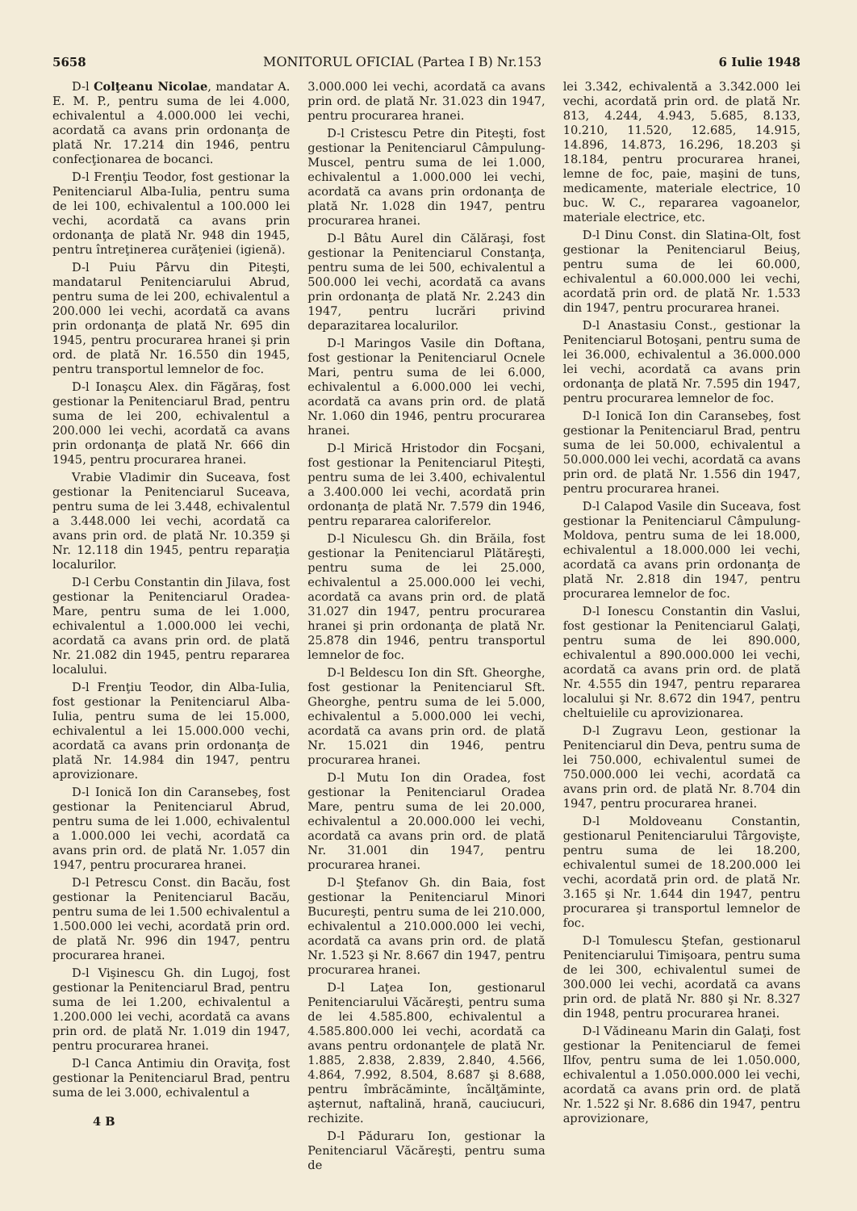5658 MONITORUL OFICIAL (Partea I B) Nr.153 6 Iulie 1948
D-l Colţeanu Nicolae, mandatar A. E. M. P., pentru suma de lei 4.000, echivalentul a 4.000.000 lei vechi, acordată ca avans prin ordonanţa de plată Nr. 17.214 din 1946, pentru confecţionarea de bocanci.
D-l Frenţiu Teodor, fost gestionar la Penitenciarul Alba-Iulia, pentru suma de lei 100, echivalentul a 100.000 lei vechi, acordată ca avans prin ordonanţa de plată Nr. 948 din 1945, pentru întreţinerea curăţeniei (igienă).
D-l Puiu Pârvu din Piteşti, mandatarul Penitenciarului Abrud, pentru suma de lei 200, echivalentul a 200.000 lei vechi, acordată ca avans prin ordonanţa de plată Nr. 695 din 1945, pentru procurarea hranei şi prin ord. de plată Nr. 16.550 din 1945, pentru transportul lemnelor de foc.
D-l Ionaşcu Alex. din Făgăraş, fost gestionar la Penitenciarul Brad, pentru suma de lei 200, echivalentul a 200.000 lei vechi, acordată ca avans prin ordonanţa de plată Nr. 666 din 1945, pentru procurarea hranei.
Vrabie Vladimir din Suceava, fost gestionar la Penitenciarul Suceava, pentru suma de lei 3.448, echivalentul a 3.448.000 lei vechi, acordată ca avans prin ord. de plată Nr. 10.359 şi Nr. 12.118 din 1945, pentru reparaţia localurilor.
D-l Cerbu Constantin din Jilava, fost gestionar la Penitenciarul Oradea-Mare, pentru suma de lei 1.000, echivalentul a 1.000.000 lei vechi, acordată ca avans prin ord. de plată Nr. 21.082 din 1945, pentru repararea localului.
D-l Frenţiu Teodor, din Alba-Iulia, fost gestionar la Penitenciarul Alba-Iulia, pentru suma de lei 15.000, echivalentul a lei 15.000.000 vechi, acordată ca avans prin ordonanţa de plată Nr. 14.984 din 1947, pentru aprovizionare.
D-l Ionică Ion din Caransebeş, fost gestionar la Penitenciarul Abrud, pentru suma de lei 1.000, echivalentul a 1.000.000 lei vechi, acordată ca avans prin ord. de plată Nr. 1.057 din 1947, pentru procurarea hranei.
D-l Petrescu Const. din Bacău, fost gestionar la Penitenciarul Bacău, pentru suma de lei 1.500 echivalentul a 1.500.000 lei vechi, acordată prin ord. de plată Nr. 996 din 1947, pentru procurarea hranei.
D-l Vişinescu Gh. din Lugoj, fost gestionar la Penitenciarul Brad, pentru suma de lei 1.200, echivalentul a 1.200.000 lei vechi, acordată ca avans prin ord. de plată Nr. 1.019 din 1947, pentru procurarea hranei.
D-l Canca Antimiu din Oraviţa, fost gestionar la Penitenciarul Brad, pentru suma de lei 3.000, echivalentul a
4 B
3.000.000 lei vechi, acordată ca avans prin ord. de plată Nr. 31.023 din 1947, pentru procurarea hranei.
D-l Cristescu Petre din Piteşti, fost gestionar la Penitenciarul Câmpulung-Muscel, pentru suma de lei 1.000, echivalentul a 1.000.000 lei vechi, acordată ca avans prin ordonanţa de plată Nr. 1.028 din 1947, pentru procurarea hranei.
D-l Bâtu Aurel din Călăraşi, fost gestionar la Penitenciarul Constanţa, pentru suma de lei 500, echivalentul a 500.000 lei vechi, acordată ca avans prin ordonanţa de plată Nr. 2.243 din 1947, pentru lucrări privind deparazitarea localurilor.
D-l Maringos Vasile din Doftana, fost gestionar la Penitenciarul Ocnele Mari, pentru suma de lei 6.000, echivalentul a 6.000.000 lei vechi, acordată ca avans prin ord. de plată Nr. 1.060 din 1946, pentru procurarea hranei.
D-l Mirică Hristodor din Focşani, fost gestionar la Penitenciarul Piteşti, pentru suma de lei 3.400, echivalentul a 3.400.000 lei vechi, acordată prin ordonanţa de plată Nr. 7.579 din 1946, pentru repararea caloriferelor.
D-l Niculescu Gh. din Brăila, fost gestionar la Penitenciarul Plătăreşti, pentru suma de lei 25.000, echivalentul a 25.000.000 lei vechi, acordată ca avans prin ord. de plată 31.027 din 1947, pentru procurarea hranei şi prin ordonanţa de plată Nr. 25.878 din 1946, pentru transportul lemnelor de foc.
D-l Beldescu Ion din Sft. Gheorghe, fost gestionar la Penitenciarul Sft. Gheorghe, pentru suma de lei 5.000, echivalentul a 5.000.000 lei vechi, acordată ca avans prin ord. de plată Nr. 15.021 din 1946, pentru procurarea hranei.
D-l Mutu Ion din Oradea, fost gestionar la Penitenciarul Oradea Mare, pentru suma de lei 20.000, echivalentul a 20.000.000 lei vechi, acordată ca avans prin ord. de plată Nr. 31.001 din 1947, pentru procurarea hranei.
D-l Ştefanov Gh. din Baia, fost gestionar la Penitenciarul Minori Bucureşti, pentru suma de lei 210.000, echivalentul a 210.000.000 lei vechi, acordată ca avans prin ord. de plată Nr. 1.523 şi Nr. 8.667 din 1947, pentru procurarea hranei.
D-l Laţea Ion, gestionarul Penitenciarului Văcăreşti, pentru suma de lei 4.585.800, echivalentul a 4.585.800.000 lei vechi, acordată ca avans pentru ordonanţele de plată Nr. 1.885, 2.838, 2.839, 2.840, 4.566, 4.864, 7.992, 8.504, 8.687 şi 8.688, pentru îmbrăcăminte, încălţăminte, aşternut, naftalină, hrană, cauciucuri, rechizite.
D-l Păduraru Ion, gestionar la Penitenciarul Văcăreşti, pentru suma de
lei 3.342, echivalentă a 3.342.000 lei vechi, acordată prin ord. de plată Nr. 813, 4.244, 4.943, 5.685, 8.133, 10.210, 11.520, 12.685, 14.915, 14.896, 14.873, 16.296, 18.203 şi 18.184, pentru procurarea hranei, lemne de foc, paie, maşini de tuns, medicamente, materiale electrice, 10 buc. W. C., repararea vagoanelor, materiale electrice, etc.
D-l Dinu Const. din Slatina-Olt, fost gestionar la Penitenciarul Beiuş, pentru suma de lei 60.000, echivalentul a 60.000.000 lei vechi, acordată prin ord. de plată Nr. 1.533 din 1947, pentru procurarea hranei.
D-l Anastasiu Const., gestionar la Penitenciarul Botoşani, pentru suma de lei 36.000, echivalentul a 36.000.000 lei vechi, acordată ca avans prin ordonanţa de plată Nr. 7.595 din 1947, pentru procurarea lemnelor de foc.
D-l Ionică Ion din Caransebeş, fost gestionar la Penitenciarul Brad, pentru suma de lei 50.000, echivalentul a 50.000.000 lei vechi, acordată ca avans prin ord. de plată Nr. 1.556 din 1947, pentru procurarea hranei.
D-l Calapod Vasile din Suceava, fost gestionar la Penitenciarul Câmpulung-Moldova, pentru suma de lei 18.000, echivalentul a 18.000.000 lei vechi, acordată ca avans prin ordonanţa de plată Nr. 2.818 din 1947, pentru procurarea lemnelor de foc.
D-l Ionescu Constantin din Vaslui, fost gestionar la Penitenciarul Galaţi, pentru suma de lei 890.000, echivalentul a 890.000.000 lei vechi, acordată ca avans prin ord. de plată Nr. 4.555 din 1947, pentru repararea localului şi Nr. 8.672 din 1947, pentru cheltuielile cu aprovizionarea.
D-l Zugravu Leon, gestionar la Penitenciarul din Deva, pentru suma de lei 750.000, echivalentul sumei de 750.000.000 lei vechi, acordată ca avans prin ord. de plată Nr. 8.704 din 1947, pentru procurarea hranei.
D-l Moldoveanu Constantin, gestionarul Penitenciarului Târgovişte, pentru suma de lei 18.200, echivalentul sumei de 18.200.000 lei vechi, acordată prin ord. de plată Nr. 3.165 şi Nr. 1.644 din 1947, pentru procurarea şi transportul lemnelor de foc.
D-l Tomulescu Ştefan, gestionarul Penitenciarului Timişoara, pentru suma de lei 300, echivalentul sumei de 300.000 lei vechi, acordată ca avans prin ord. de plată Nr. 880 şi Nr. 8.327 din 1948, pentru procurarea hranei.
D-l Vădineanu Marin din Galaţi, fost gestionar la Penitenciarul de femei Ilfov, pentru suma de lei 1.050.000, echivalentul a 1.050.000.000 lei vechi, acordată ca avans prin ord. de plată Nr. 1.522 şi Nr. 8.686 din 1947, pentru aprovizionare,